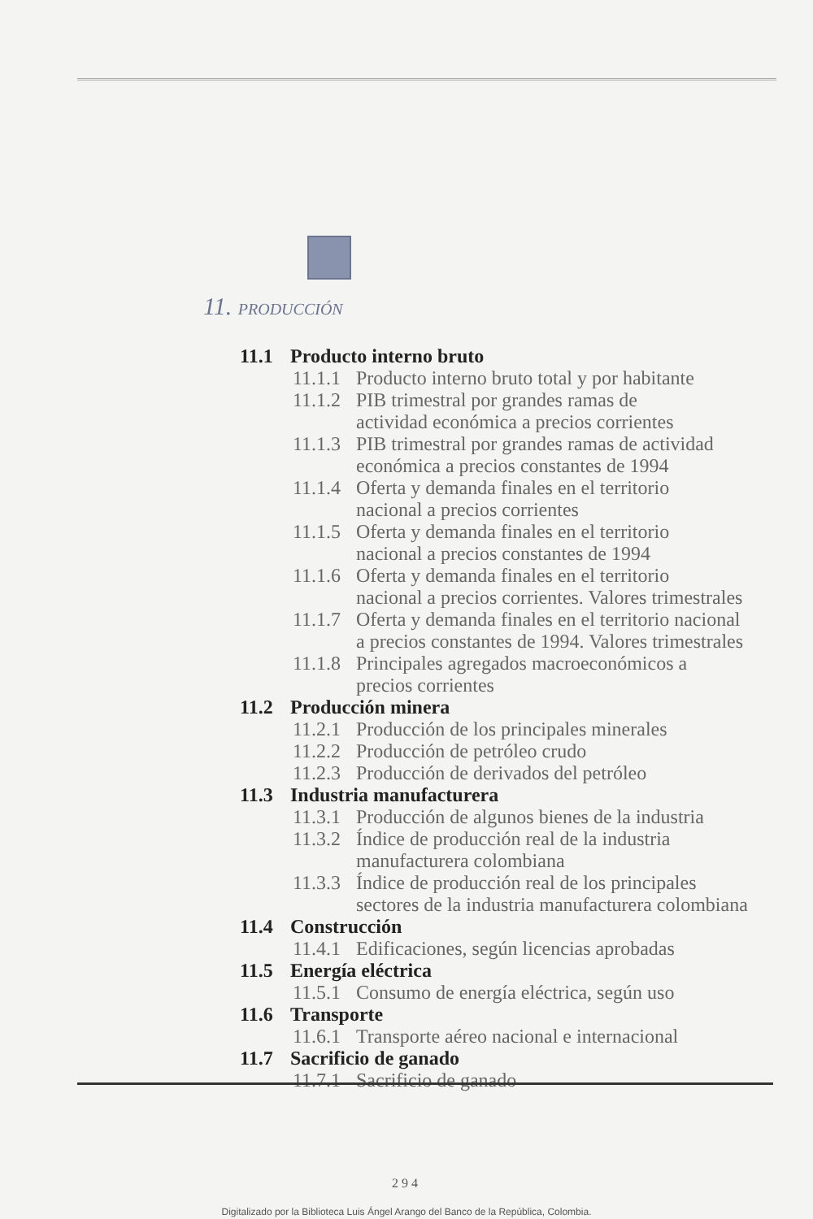11. PRODUCCIÓN
11.1 Producto interno bruto
11.1.1 Producto interno bruto total y por habitante
11.1.2 PIB trimestral por grandes ramas de
actividad económica a precios corrientes
11.1.3 PIB trimestral por grandes ramas de actividad
económica a precios constantes de 1994
11.1.4 Oferta y demanda finales en el territorio
nacional a precios corrientes
11.1.5 Oferta y demanda finales en el territorio
nacional a precios constantes de 1994
11.1.6 Oferta y demanda finales en el territorio
nacional a precios corrientes. Valores trimestrales
11.1.7 Oferta y demanda finales en el territorio nacional
a precios constantes de 1994. Valores trimestrales
11.1.8 Principales agregados macroeconómicos a
precios corrientes
11.2 Producción minera
11.2.1 Producción de los principales minerales
11.2.2 Producción de petróleo crudo
11.2.3 Producción de derivados del petróleo
11.3 Industria manufacturera
11.3.1 Producción de algunos bienes de la industria
11.3.2 Índice de producción real de la industria
manufacturera colombiana
11.3.3 Índice de producción real de los principales
sectores de la industria manufacturera colombiana
11.4 Construcción
11.4.1 Edificaciones, según licencias aprobadas
11.5 Energía eléctrica
11.5.1 Consumo de energía eléctrica, según uso
11.6 Transporte
11.6.1 Transporte aéreo nacional e internacional
11.7 Sacrificio de ganado
11.7.1 Sacrificio de ganado
294
Digitalizado por la Biblioteca Luis Ángel Arango del Banco de la República, Colombia.